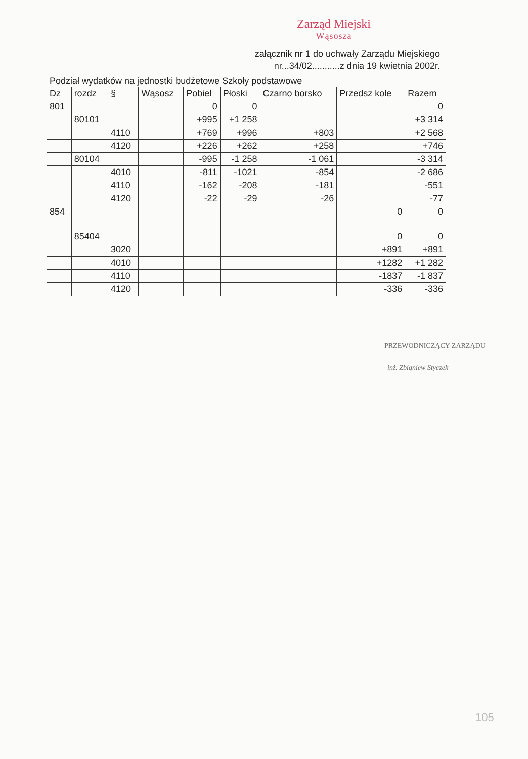Zarząd Miejski
Wąsosza
załącznik nr 1 do uchwały Zarządu Miejskiego
nr...34/02...........z dnia 19 kwietnia 2002r.
Podział wydatków na jednostki budżetowe Szkoły podstawowe
| Dz | rozdz | § | Wąsosz | Pobiel | Płoski | Czarno borsko | Przedsz kole | Razem |
| --- | --- | --- | --- | --- | --- | --- | --- | --- |
| 801 | | | | 0 | 0 | | | 0 |
| | 80101 | | | +995 | +1 258 | | | +3 314 |
| | | 4110 | | +769 | +996 | +803 | | +2 568 |
| | | 4120 | | +226 | +262 | +258 | | +746 |
| | 80104 | | | -995 | -1 258 | -1 061 | | -3 314 |
| | | 4010 | | -811 | -1021 | -854 | | -2 686 |
| | | 4110 | | -162 | -208 | -181 | | -551 |
| | | 4120 | | -22 | -29 | -26 | | -77 |
| 854 | | | | | | | 0 | 0 |
| | 85404 | | | | | | 0 | 0 |
| | | 3020 | | | | | +891 | +891 |
| | | 4010 | | | | | +1282 | +1 282 |
| | | 4110 | | | | | -1837 | -1 837 |
| | | 4120 | | | | | -336 | -336 |
PRZEWODNICZĄCY ZARZĄDU
inż. Zbigniew Styczek
105